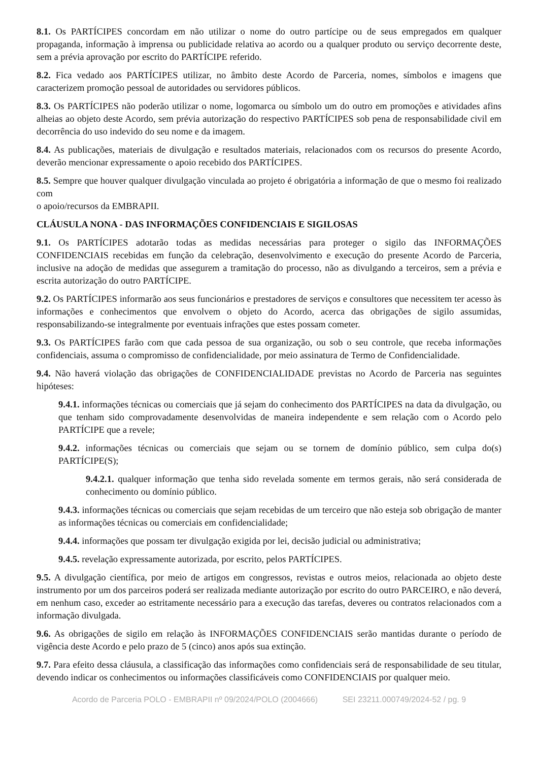8.1. Os PARTÍCIPES concordam em não utilizar o nome do outro partícipe ou de seus empregados em qualquer propaganda, informação à imprensa ou publicidade relativa ao acordo ou a qualquer produto ou serviço decorrente deste, sem a prévia aprovação por escrito do PARTÍCIPE referido.
8.2. Fica vedado aos PARTÍCIPES utilizar, no âmbito deste Acordo de Parceria, nomes, símbolos e imagens que caracterizem promoção pessoal de autoridades ou servidores públicos.
8.3. Os PARTÍCIPES não poderão utilizar o nome, logomarca ou símbolo um do outro em promoções e atividades afins alheias ao objeto deste Acordo, sem prévia autorização do respectivo PARTÍCIPES sob pena de responsabilidade civil em decorrência do uso indevido do seu nome e da imagem.
8.4. As publicações, materiais de divulgação e resultados materiais, relacionados com os recursos do presente Acordo, deverão mencionar expressamente o apoio recebido dos PARTÍCIPES.
8.5. Sempre que houver qualquer divulgação vinculada ao projeto é obrigatória a informação de que o mesmo foi realizado com
o apoio/recursos da EMBRAPII.
CLÁUSULA NONA - DAS INFORMAÇÕES CONFIDENCIAIS E SIGILOSAS
9.1. Os PARTÍCIPES adotarão todas as medidas necessárias para proteger o sigilo das INFORMAÇÕES CONFIDENCIAIS recebidas em função da celebração, desenvolvimento e execução do presente Acordo de Parceria, inclusive na adoção de medidas que assegurem a tramitação do processo, não as divulgando a terceiros, sem a prévia e escrita autorização do outro PARTÍCIPE.
9.2. Os PARTÍCIPES informarão aos seus funcionários e prestadores de serviços e consultores que necessitem ter acesso às informações e conhecimentos que envolvem o objeto do Acordo, acerca das obrigações de sigilo assumidas, responsabilizando-se integralmente por eventuais infrações que estes possam cometer.
9.3. Os PARTÍCIPES farão com que cada pessoa de sua organização, ou sob o seu controle, que receba informações confidenciais, assuma o compromisso de confidencialidade, por meio assinatura de Termo de Confidencialidade.
9.4. Não haverá violação das obrigações de CONFIDENCIALIDADE previstas no Acordo de Parceria nas seguintes hipóteses:
9.4.1. informações técnicas ou comerciais que já sejam do conhecimento dos PARTÍCIPES na data da divulgação, ou que tenham sido comprovadamente desenvolvidas de maneira independente e sem relação com o Acordo pelo PARTÍCIPE que a revele;
9.4.2. informações técnicas ou comerciais que sejam ou se tornem de domínio público, sem culpa do(s) PARTÍCIPE(S);
9.4.2.1. qualquer informação que tenha sido revelada somente em termos gerais, não será considerada de conhecimento ou domínio público.
9.4.3. informações técnicas ou comerciais que sejam recebidas de um terceiro que não esteja sob obrigação de manter as informações técnicas ou comerciais em confidencialidade;
9.4.4. informações que possam ter divulgação exigida por lei, decisão judicial ou administrativa;
9.4.5. revelação expressamente autorizada, por escrito, pelos PARTÍCIPES.
9.5. A divulgação científica, por meio de artigos em congressos, revistas e outros meios, relacionada ao objeto deste instrumento por um dos parceiros poderá ser realizada mediante autorização por escrito do outro PARCEIRO, e não deverá, em nenhum caso, exceder ao estritamente necessário para a execução das tarefas, deveres ou contratos relacionados com a informação divulgada.
9.6. As obrigações de sigilo em relação às INFORMAÇÕES CONFIDENCIAIS serão mantidas durante o período de vigência deste Acordo e pelo prazo de 5 (cinco) anos após sua extinção.
9.7. Para efeito dessa cláusula, a classificação das informações como confidenciais será de responsabilidade de seu titular, devendo indicar os conhecimentos ou informações classificáveis como CONFIDENCIAIS por qualquer meio.
Acordo de Parceria POLO - EMBRAPII nº 09/2024/POLO (2004666) SEI 23211.000749/2024-52 / pg. 9